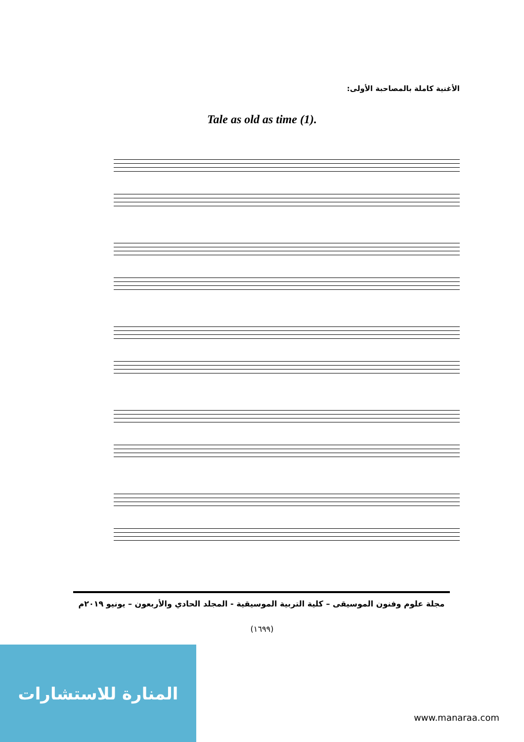الأغنية كاملة بالمصاحبة الأولى:
Tale as old as time (1).
مجلة علوم وفنون الموسيقى – كلية التربية الموسيقية - المجلد الحادي والأربعون – يونيو ٢٠١٩م
(١٦٩٩)
المنارة للاستشارات
www.manaraa.com